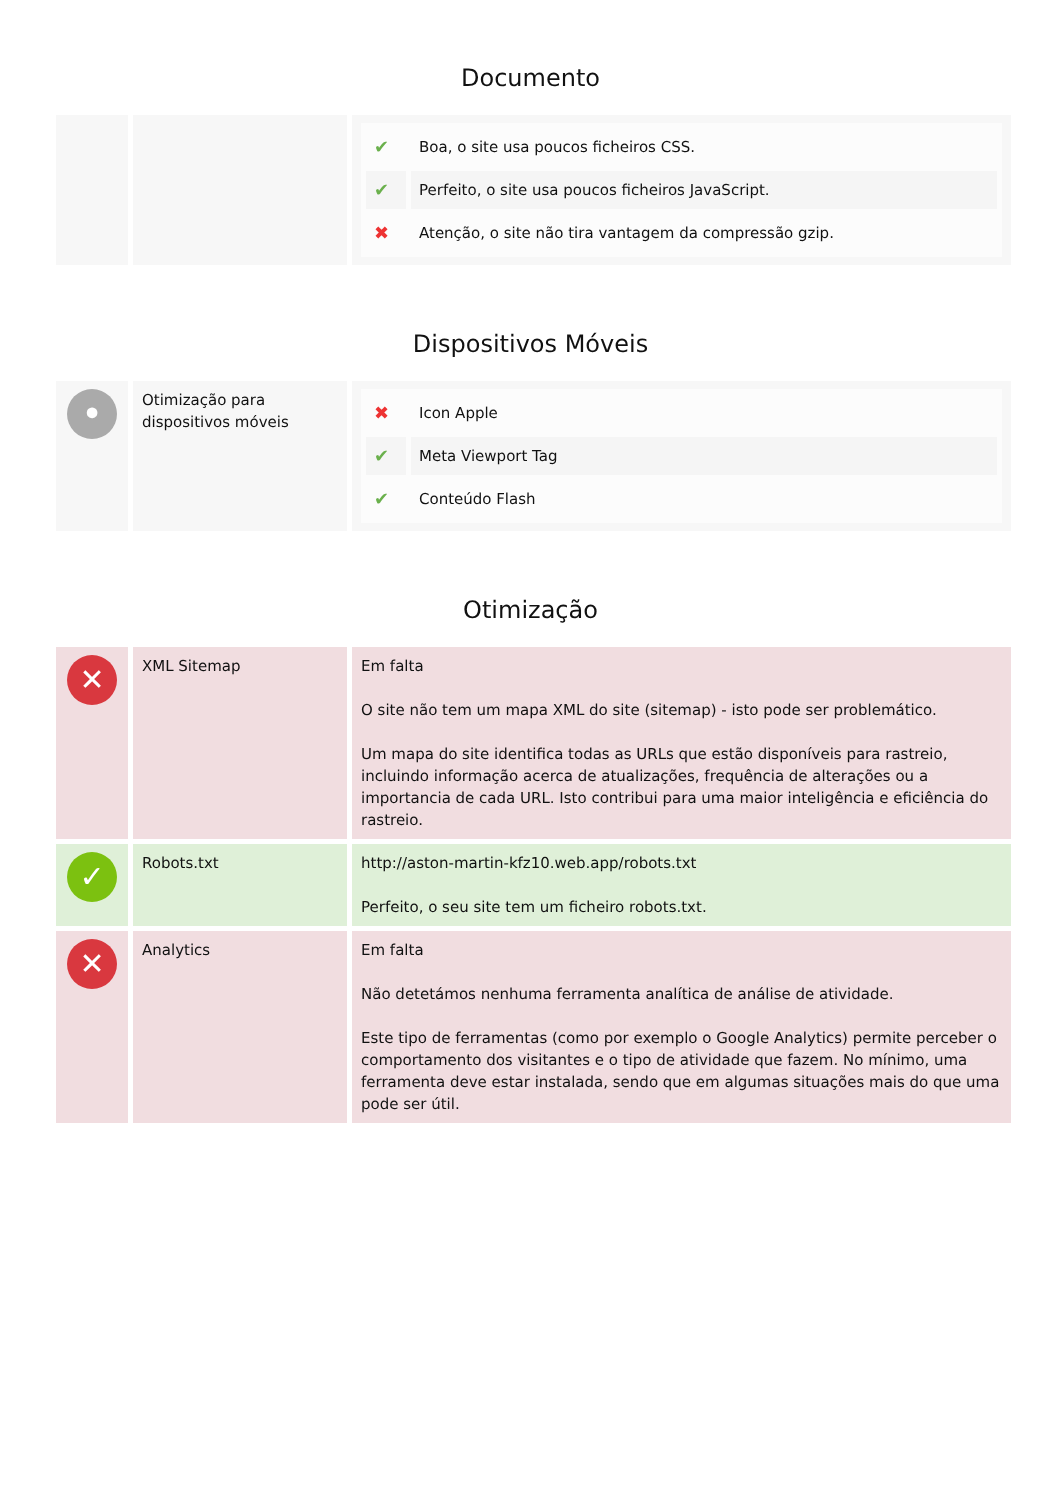Documento
| | | / ✔ / Boa, o site usa poucos ficheiros CSS. / / ✔ / Perfeito, o site usa poucos ficheiros JavaScript. / / ✖ / Atenção, o site não tira vantagem da compressão gzip. / |
Dispositivos Móveis
| • | Otimização para dispositivos móveis | / ✖ / Icon Apple / / ✔ / Meta Viewport Tag / / ✔ / Conteúdo Flash / |
Otimização
| ✕ | XML Sitemap | Em falta O site não tem um mapa XML do site (sitemap) - isto pode ser problemático. Um mapa do site identifica todas as URLs que estão disponíveis para rastreio, incluindo informação acerca de atualizações, frequência de alterações ou a importancia de cada URL. Isto contribui para uma maior inteligência e eficiência do rastreio. |
| ✓ | Robots.txt | http://aston-martin-kfz10.web.app/robots.txt Perfeito, o seu site tem um ficheiro robots.txt. |
| ✕ | Analytics | Em falta Não detetámos nenhuma ferramenta analítica de análise de atividade. Este tipo de ferramentas (como por exemplo o Google Analytics) permite perceber o comportamento dos visitantes e o tipo de atividade que fazem. No mínimo, uma ferramenta deve estar instalada, sendo que em algumas situações mais do que uma pode ser útil. |